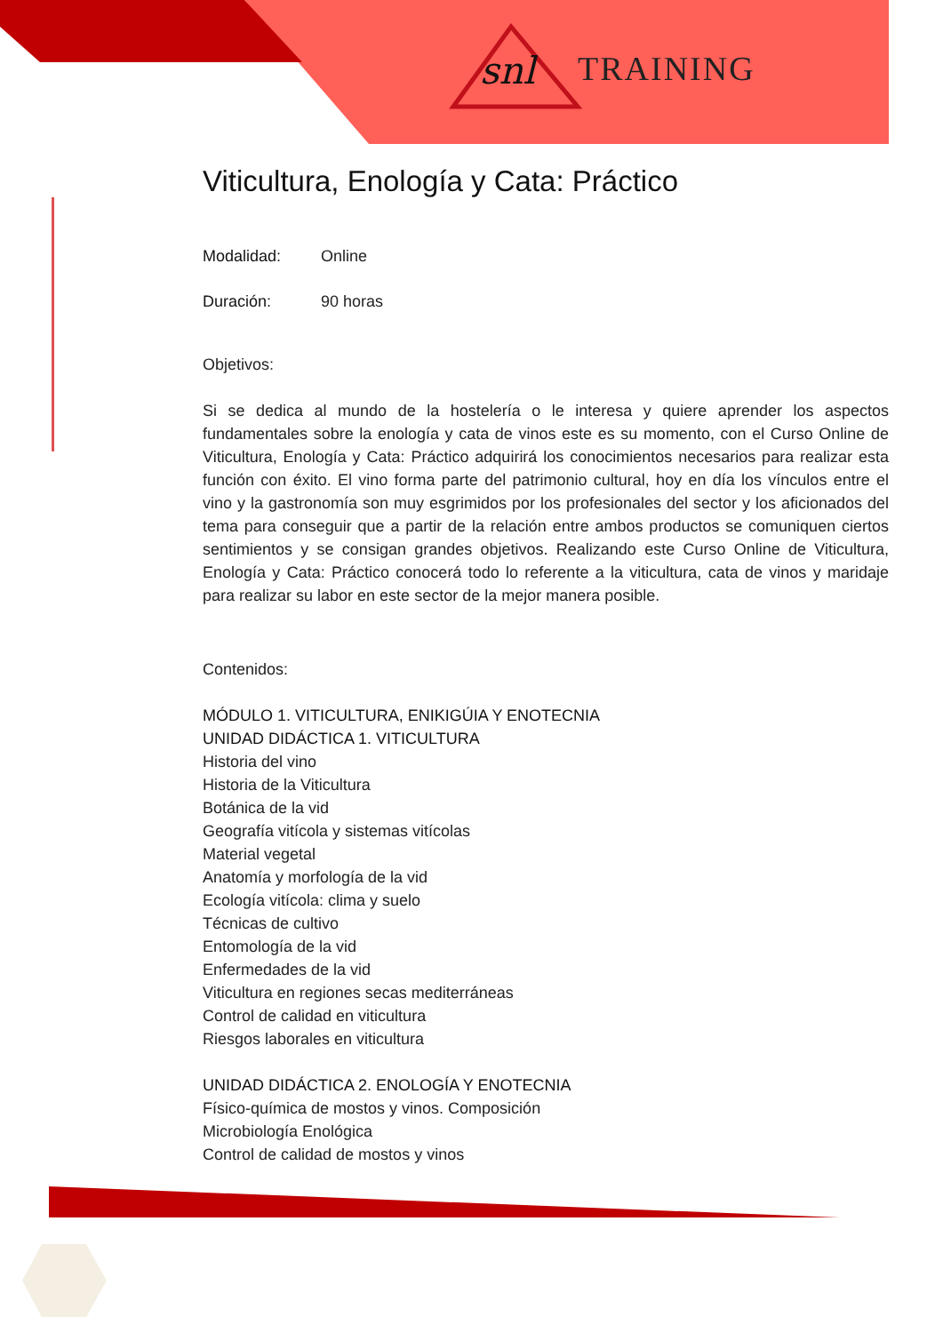snl TRAINING
Viticultura, Enología y Cata: Práctico
Modalidad: Online
Duración: 90 horas
Objetivos:
Si se dedica al mundo de la hostelería o le interesa y quiere aprender los aspectos fundamentales sobre la enología y cata de vinos este es su momento, con el Curso Online de Viticultura, Enología y Cata: Práctico adquirirá los conocimientos necesarios para realizar esta función con éxito. El vino forma parte del patrimonio cultural, hoy en día los vínculos entre el vino y la gastronomía son muy esgrimidos por los profesionales del sector y los aficionados del tema para conseguir que a partir de la relación entre ambos productos se comuniquen ciertos sentimientos y se consigan grandes objetivos. Realizando este Curso Online de Viticultura, Enología y Cata: Práctico conocerá todo lo referente a la viticultura, cata de vinos y maridaje para realizar su labor en este sector de la mejor manera posible.
Contenidos:
MÓDULO 1. VITICULTURA, ENIKIGÚIA Y ENOTECNIA
UNIDAD DIDÁCTICA 1. VITICULTURA
Historia del vino
Historia de la Viticultura
Botánica de la vid
Geografía vitícola y sistemas vitícolas
Material vegetal
Anatomía y morfología de la vid
Ecología vitícola: clima y suelo
Técnicas de cultivo
Entomología de la vid
Enfermedades de la vid
Viticultura en regiones secas mediterráneas
Control de calidad en viticultura
Riesgos laborales en viticultura
UNIDAD DIDÁCTICA 2. ENOLOGÍA Y ENOTECNIA
Físico-química de mostos y vinos. Composición
Microbiología Enológica
Control de calidad de mostos y vinos